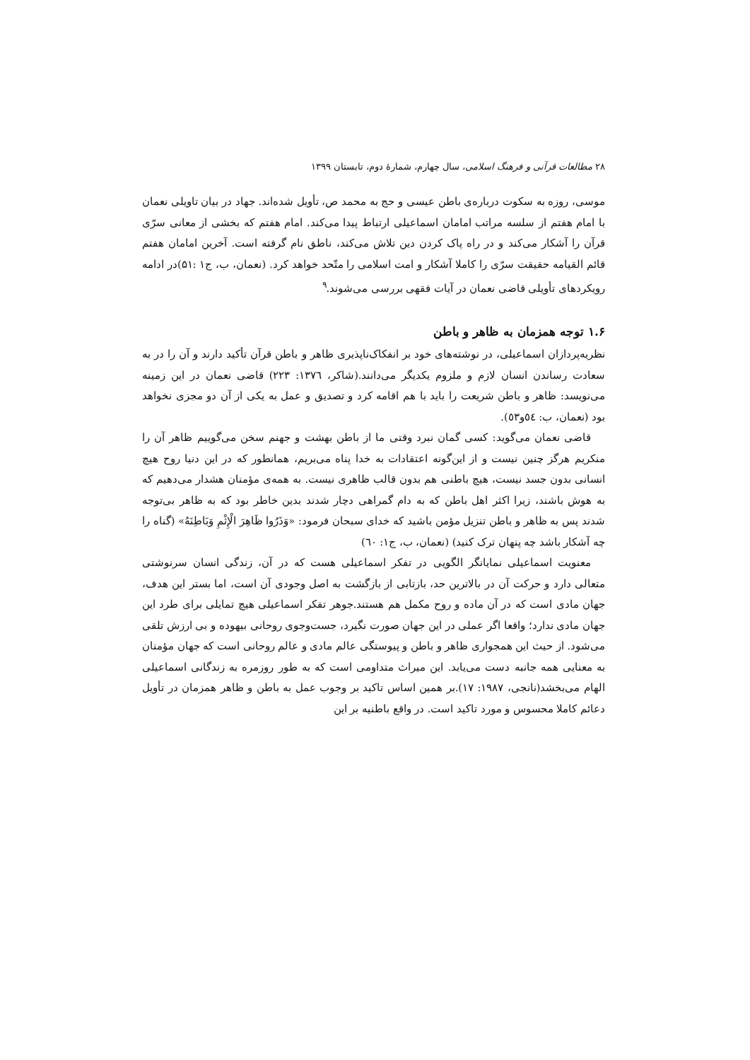۲۸ مطالعات قرآنی و فرهنگ اسلامی، سال چهارم، شمارهٔ دوم، تابستان ۱۳۹۹
موسی، روزه به سکوت دربارەی باطن عیسی و حج به محمد ص، تأویل شده‌اند. جهاد در بیان تاویلی نعمان با امام هفتم از سلسه مراتب امامان اسماعیلی ارتباط پیدا می‌کند. امام هفتم که بخشی از معانی سرّی قرآن را آشکار می‌کند و در راه پاک کردن دین تلاش می‌کند، ناطق نام گرفته است. آخرین امامان هفتم قائم القیامه حقیقت سرّی را کاملا آشکار و امت اسلامی را متّحد خواهد کرد. (نعمان، ب، ج۱ :۵۱)در ادامه رویکردهای تأویلی قاضی نعمان در آیات فقهی بررسی می‌شوند.<sup>۹</sup>
۱.۶ توجه همزمان به ظاهر و باطن
نظریه‌پردازان اسماعیلی، در نوشته‌های خود بر انفکاک‌ناپذیری ظاهر و باطن قرآن تأکید دارند و آن را در به سعادت رساندن انسان لازم و ملزوم یکدیگر می‌دانند.(شاکر، ۱۳۷٦: ۲۲۳) قاضی نعمان در این زمینه می‌نویسد: ظاهر و باطن شریعت را باید با هم اقامه کرد و تصدیق و عمل به یکی از آن دو مجزی نخواهد بود (نعمان، ب: ٥٤و٥٣).
قاضی نعمان می‌گوید: کسی گمان نبرد وقتی ما از باطن بهشت و جهنم سخن می‌گوییم ظاهر آن را منکریم هرگز چنین نیست و از این‌گونه اعتقادات به خدا پناه می‌بریم، همانطور که در این دنیا روح هیچ انسانی بدون جسد نیست، هیچ باطنی هم بدون قالب ظاهری نیست. به همەی مؤمنان هشدار می‌دهیم که به هوش باشند، زیرا اکثر اهل باطن که به دام گمراهی دچار شدند بدین خاطر بود که به ظاهر بی‌توجه شدند پس به ظاهر و باطن تنزیل مؤمن باشید که خدای سبحان فرمود: «وَذَرُوا ظَاهِرَ الْإِثْمِ وَبَاطِنَهُ» (گناه را چه آشکار باشد چه پنهان ترک کنید) (نعمان، ب، ج۱: ٦٠)
معنویت اسماعیلی نمایانگر الگویی در تفکر اسماعیلی هست که در آن، زندگی انسان سرنوشتی متعالی دارد و حرکت آن در بالاترین حد، بازتابی از بازگشت به اصل وجودی آن است، اما بستر این هدف، جهان مادی است که در آن ماده و روح مکمل هم هستند.جوهر تفکر اسماعیلی هیچ تمایلی برای طرد این جهان مادی ندارد؛ واقعا اگر عملی در این جهان صورت نگیرد، جست‌وجوی روحانی بیهوده و بی ارزش تلقی می‌شود. از حیث این همجواری ظاهر و باطن و پیوستگی عالم مادی و عالم روحانی است که جهان مؤمنان به معنایی همه جانبه دست می‌یابد. این میراث متداومی است که به طور روزمره به زندگانی اسماعیلی الهام می‌بخشد(نانجی، ۱۹۸۷: ۱۷).بر همین اساس تاکید بر وجوب عمل به باطن و ظاهر همزمان در تأویل دعائم کاملا محسوس و مورد تاکید است. در واقع باطنیه بر این